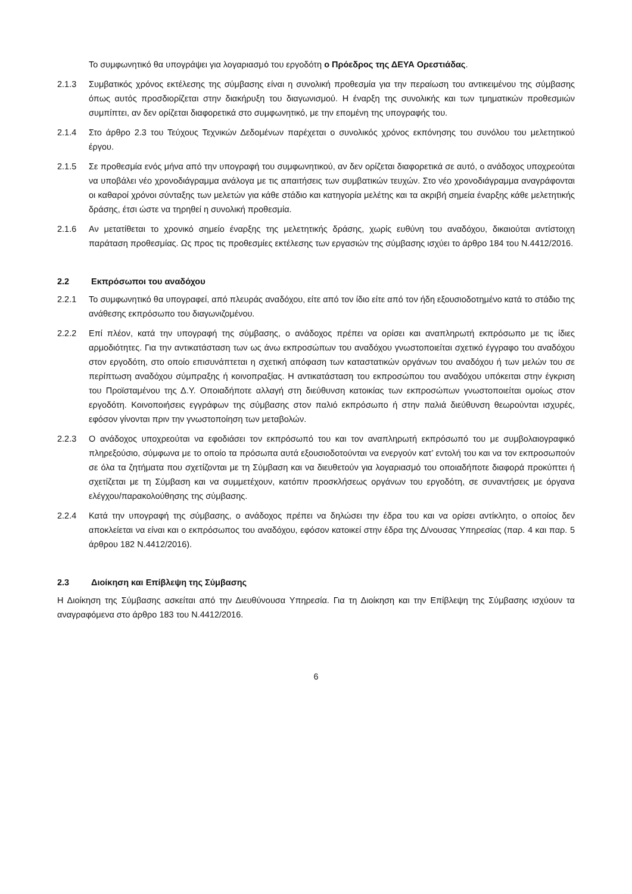Το συμφωνητικό θα υπογράψει για λογαριασμό του εργοδότη ο Πρόεδρος της ΔΕΥΑ Ορεστιάδας.
2.1.3 Συμβατικός χρόνος εκτέλεσης της σύμβασης είναι η συνολική προθεσμία για την περαίωση του αντικειμένου της σύμβασης όπως αυτός προσδιορίζεται στην διακήρυξη του διαγωνισμού. Η έναρξη της συνολικής και των τμηματικών προθεσμιών συμπίπτει, αν δεν ορίζεται διαφορετικά στο συμφωνητικό, με την επομένη της υπογραφής του.
2.1.4 Στο άρθρο 2.3 του Τεύχους Τεχνικών Δεδομένων παρέχεται ο συνολικός χρόνος εκπόνησης του συνόλου του μελετητικού έργου.
2.1.5 Σε προθεσμία ενός μήνα από την υπογραφή του συμφωνητικού, αν δεν ορίζεται διαφορετικά σε αυτό, ο ανάδοχος υποχρεούται να υποβάλει νέο χρονοδιάγραμμα ανάλογα με τις απαιτήσεις των συμβατικών τευχών. Στο νέο χρονοδιάγραμμα αναγράφονται οι καθαροί χρόνοι σύνταξης των μελετών για κάθε στάδιο και κατηγορία μελέτης και τα ακριβή σημεία έναρξης κάθε μελετητικής δράσης, έτσι ώστε να τηρηθεί η συνολική προθεσμία.
2.1.6 Αν μετατίθεται το χρονικό σημείο έναρξης της μελετητικής δράσης, χωρίς ευθύνη του αναδόχου, δικαιούται αντίστοιχη παράταση προθεσμίας. Ως προς τις προθεσμίες εκτέλεσης των εργασιών της σύμβασης ισχύει το άρθρο 184 του Ν.4412/2016.
2.2 Εκπρόσωποι του αναδόχου
2.2.1 Το συμφωνητικό θα υπογραφεί, από πλευράς αναδόχου, είτε από τον ίδιο είτε από τον ήδη εξουσιοδοτημένο κατά το στάδιο της ανάθεσης εκπρόσωπο του διαγωνιζομένου.
2.2.2 Επί πλέον, κατά την υπογραφή της σύμβασης, ο ανάδοχος πρέπει να ορίσει και αναπληρωτή εκπρόσωπο με τις ίδιες αρμοδιότητες. Για την αντικατάσταση των ως άνω εκπροσώπων του αναδόχου γνωστοποιείται σχετικό έγγραφο του αναδόχου στον εργοδότη, στο οποίο επισυνάπτεται η σχετική απόφαση των καταστατικών οργάνων του αναδόχου ή των μελών του σε περίπτωση αναδόχου σύμπραξης ή κοινοπραξίας. Η αντικατάσταση του εκπροσώπου του αναδόχου υπόκειται στην έγκριση του Προϊσταμένου της Δ.Υ. Οποιαδήποτε αλλαγή στη διεύθυνση κατοικίας των εκπροσώπων γνωστοποιείται ομοίως στον εργοδότη. Κοινοποιήσεις εγγράφων της σύμβασης στον παλιό εκπρόσωπο ή στην παλιά διεύθυνση θεωρούνται ισχυρές, εφόσον γίνονται πριν την γνωστοποίηση των μεταβολών.
2.2.3 Ο ανάδοχος υποχρεούται να εφοδιάσει τον εκπρόσωπό του και τον αναπληρωτή εκπρόσωπό του με συμβολαιογραφικό πληρεξούσιο, σύμφωνα με το οποίο τα πρόσωπα αυτά εξουσιοδοτούνται να ενεργούν κατ’ εντολή του και να τον εκπροσωπούν σε όλα τα ζητήματα που σχετίζονται με τη Σύμβαση και να διευθετούν για λογαριασμό του οποιαδήποτε διαφορά προκύπτει ή σχετίζεται με τη Σύμβαση και να συμμετέχουν, κατόπιν προσκλήσεως οργάνων του εργοδότη, σε συναντήσεις με όργανα ελέγχου/παρακολούθησης της σύμβασης.
2.2.4 Κατά την υπογραφή της σύμβασης, ο ανάδοχος πρέπει να δηλώσει την έδρα του και να ορίσει αντίκλητο, ο οποίος δεν αποκλείεται να είναι και ο εκπρόσωπος του αναδόχου, εφόσον κατοικεί στην έδρα της Δ/νουσας Υπηρεσίας (παρ. 4 και παρ. 5 άρθρου 182 Ν.4412/2016).
2.3 Διοίκηση και Επίβλεψη της Σύμβασης
Η Διοίκηση της Σύμβασης ασκείται από την Διευθύνουσα Υπηρεσία. Για τη Διοίκηση και την Επίβλεψη της Σύμβασης ισχύουν τα αναγραφόμενα στο άρθρο 183 του Ν.4412/2016.
6